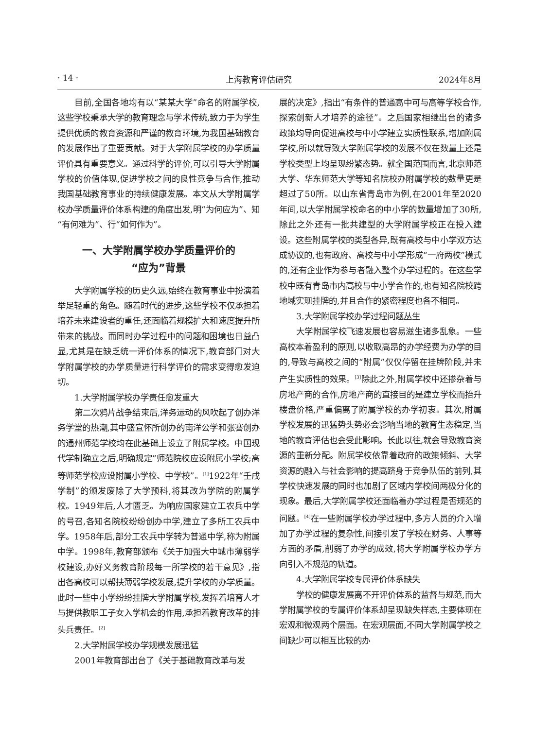· 14 · 上海教育评估研究 2024年8月
目前,全国各地均有以“某某大学”命名的附属学校,这些学校秉承大学的教育理念与学术传统,致力于为学生提供优质的教育资源和严谨的教育环境,为我国基础教育的发展作出了重要贡献。对于大学附属学校的办学质量评价具有重要意义。通过科学的评价,可以引导大学附属学校的价值体现,促进学校之间的良性竞争与合作,推动我国基础教育事业的持续健康发展。本文从大学附属学校办学质量评价体系构建的角度出发,明“为何应为”、知“有何难为”、行“如何作为”。
一、大学附属学校办学质量评价的
“应为”背景
大学附属学校的历史久远,始终在教育事业中扮演着举足轻重的角色。随着时代的进步,这些学校不仅承担着培养未来建设者的重任,还面临着规模扩大和速度提升所带来的挑战。而同时办学过程中的问题和困境也日益凸显,尤其是在缺乏统一评价体系的情况下,教育部门对大学附属学校的办学质量进行科学评价的需求变得愈发迫切。
1.大学附属学校办学责任愈发重大
第二次鸦片战争结束后,洋务运动的风吹起了创办洋务学堂的热潮,其中盛宣怀所创办的南洋公学和张謇创办的通州师范学校均在此基础上设立了附属学校。中国现代学制确立之后,明确规定“师范院校应设附属小学校;高等师范学校应设附属小学校、中学校”。<sup>[1]</sup>1922年“壬戌学制”的颁发废除了大学预科,将其改为学院的附属学校。1949年后,人才匮乏。为响应国家建立工农兵中学的号召,各知名院校纷纷创办中学,建立了多所工农兵中学。1958年后,部分工农兵中学转为普通中学,称为附属中学。1998年,教育部颁布《关于加强大中城市薄弱学校建设,办好义务教育阶段每一所学校的若干意见》,指出各高校可以帮扶薄弱学校发展,提升学校的办学质量。此时一些中小学纷纷挂牌大学附属学校,发挥着培育人才与提供教职工子女入学机会的作用,承担着教育改革的排头兵责任。<sup>[2]</sup>
2.大学附属学校办学规模发展迅猛
2001年教育部出台了《关于基础教育改革与发
展的决定》,指出“有条件的普通高中可与高等学校合作,探索创新人才培养的途径”。之后国家相继出台的诸多政策均导向促进高校与中小学建立实质性联系,增加附属学校,所以就导致大学附属学校的发展不仅在数量上还是学校类型上均呈现纷繁态势。就全国范围而言,北京师范大学、华东师范大学等知名院校办附属学校的数量更是超过了50所。以山东省青岛市为例,在2001年至2020年间,以大学附属学校命名的中小学的数量增加了30所,除此之外还有一批共建型的大学附属学校正在投入建设。这些附属学校的类型各异,既有高校与中小学双方达成协议的,也有政府、高校与中小学形成“一府两校”模式的,还有企业作为参与者融入整个办学过程的。在这些学校中既有青岛市内高校与中小学合作的,也有知名院校跨地域实现挂牌的,并且合作的紧密程度也各不相同。
3.大学附属学校办学过程问题丛生
大学附属学校飞速发展也容易滋生诸多乱象。一些高校本着盈利的原则,以收取高昂的办学经费为办学的目的,导致与高校之间的“附属”仅仅停留在挂牌阶段,并未产生实质性的效果。<sup>[3]</sup>除此之外,附属学校中还掺杂着与房地产商的合作,房地产商的直接目的是建立学校而抬升楼盘价格,严重偏离了附属学校的办学初衷。其次,附属学校发展的迅猛势头势必会影响当地的教育生态稳定,当地的教育评估也会受此影响。长此以往,就会导致教育资源的重新分配。附属学校依靠着政府的政策倾斜、大学资源的融入与社会影响的提高跻身于竞争队伍的前列,其学校快速发展的同时也加剧了区域内学校间两极分化的现象。最后,大学附属学校还面临着办学过程是否规范的问题。<sup>[4]</sup>在一些附属学校办学过程中,多方人员的介入增加了办学过程的复杂性,间接引发了学校在财务、人事等方面的矛盾,削弱了办学的成效,将大学附属学校办学方向引入不规范的轨道。
4.大学附属学校专属评价体系缺失
学校的健康发展离不开评价体系的监督与规范,而大学附属学校的专属评价体系却呈现缺失样态,主要体现在宏观和微观两个层面。在宏观层面,不同大学附属学校之间缺少可以相互比较的办